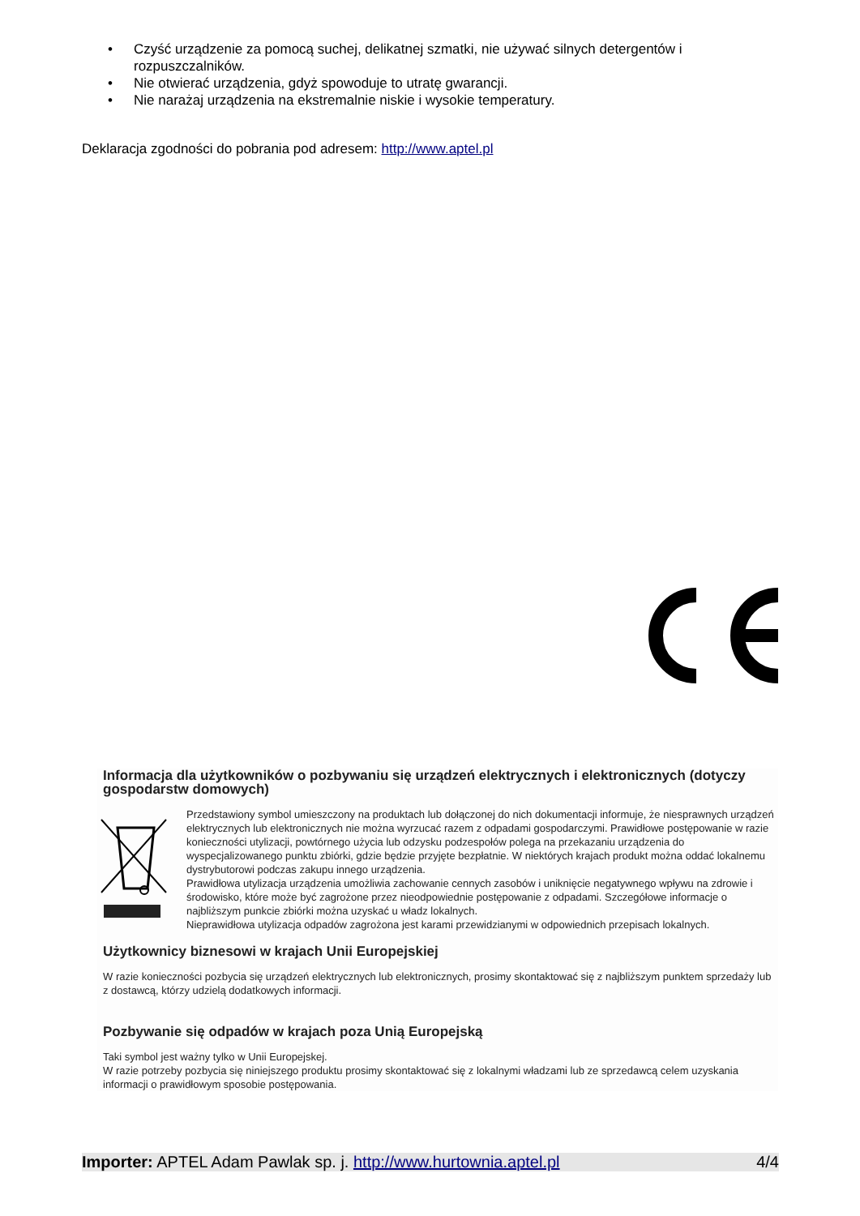• Czyść urządzenie za pomocą suchej, delikatnej szmatki, nie używać silnych detergentów i rozpuszczalników.
• Nie otwierać urządzenia, gdyż spowoduje to utratę gwarancji.
• Nie narażaj urządzenia na ekstremalnie niskie i wysokie temperatury.
Deklaracja zgodności do pobrania pod adresem: http://www.aptel.pl
Informacja dla użytkowników o pozbywaniu się urządzeń elektrycznych i elektronicznych (dotyczy gospodarstw domowych)
Przedstawiony symbol umieszczony na produktach lub dołączonej do nich dokumentacji informuje, że niesprawnych urządzeń elektrycznych lub elektronicznych nie można wyrzucać razem z odpadami gospodarczymi. Prawidłowe postępowanie w razie konieczności utylizacji, powtórnego użycia lub odzysku podzespołów polega na przekazaniu urządzenia do wyspecjalizowanego punktu zbiórki, gdzie będzie przyjęte bezpłatnie. W niektórych krajach produkt można oddać lokalnemu dystrybutorowi podczas zakupu innego urządzenia.
Prawidłowa utylizacja urządzenia umożliwia zachowanie cennych zasobów i uniknięcie negatywnego wpływu na zdrowie i środowisko, które może być zagrożone przez nieodpowiednie postępowanie z odpadami. Szczegółowe informacje o najbliższym punkcie zbiórki można uzyskać u władz lokalnych.
Nieprawidłowa utylizacja odpadów zagrożona jest karami przewidzianymi w odpowiednich przepisach lokalnych.
Użytkownicy biznesowi w krajach Unii Europejskiej
W razie konieczności pozbycia się urządzeń elektrycznych lub elektronicznych, prosimy skontaktować się z najbliższym punktem sprzedaży lub z dostawcą, którzy udzielą dodatkowych informacji.
Pozbywanie się odpadów w krajach poza Unią Europejską
Taki symbol jest ważny tylko w Unii Europejskej.
W razie potrzeby pozbycia się niniejszego produktu prosimy skontaktować się z lokalnymi władzami lub ze sprzedawcą celem uzyskania informacji o prawidłowym sposobie postępowania.
Importer: APTEL Adam Pawlak sp. j. http://www.hurtownia.aptel.pl 4/4